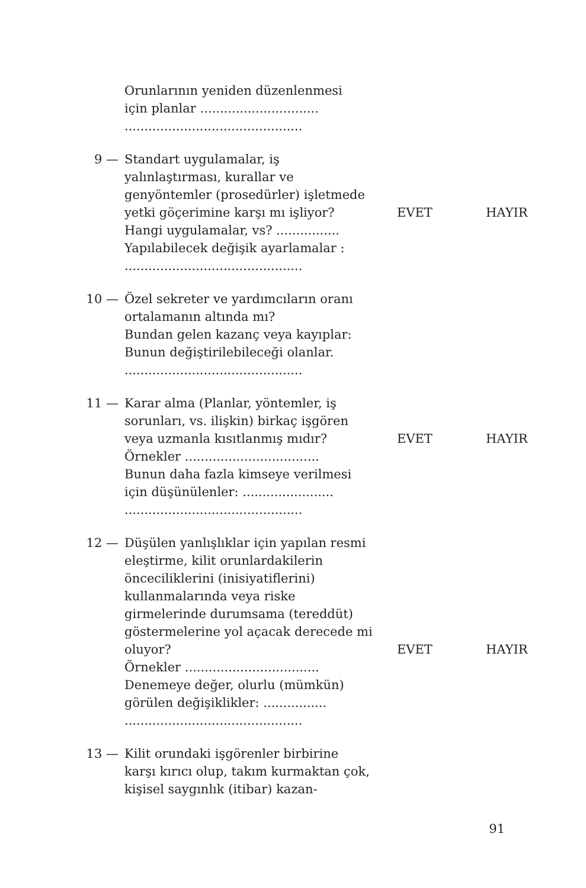Orunlarının yeniden düzenlenmesi
için planlar ..............................
.............................................
9 — Standart uygulamalar, iş yalınlaştırması, kurallar ve genyöntemler (prosedürler) işletmede yetki göçerimine karşı mı işliyor?
EVET HAYIR
Hangi uygulamalar, vs? ................
Yapılabilecek değişik ayarlamalar :
.............................................
10 — Özel sekreter ve yardımcıların oranı ortalamanın altında mı?
Bundan gelen kazanç veya kayıplar:
Bunun değiştirilebileceği olanlar.
.............................................
11 — Karar alma (Planlar, yöntemler, iş sorunları, vs. ilişkin) birkaç işgören veya uzmanla kısıtlanmış mıdır?
EVET HAYIR
Örnekler ..................................
Bunun daha fazla kimseye verilmesi için düşünülenler: .......................
.............................................
12 — Düşülen yanlışlıklar için yapılan resmi eleştirme, kilit orunlardakilerin önceciliklerini (inisiyatiflerini) kullanmalarında veya riske girmelerinde durumsama (tereddüt) göstermelerine yol açacak derecede mi oluyor?
EVET HAYIR
Örnekler ..................................
Denemeye değer, olurlu (mümkün) görülen değişiklikler: ................
.............................................
13 — Kilit orundaki işgörenler birbirine karşı kırıcı olup, takım kurmaktan çok, kişisel saygınlık (itibar) kazan-
91